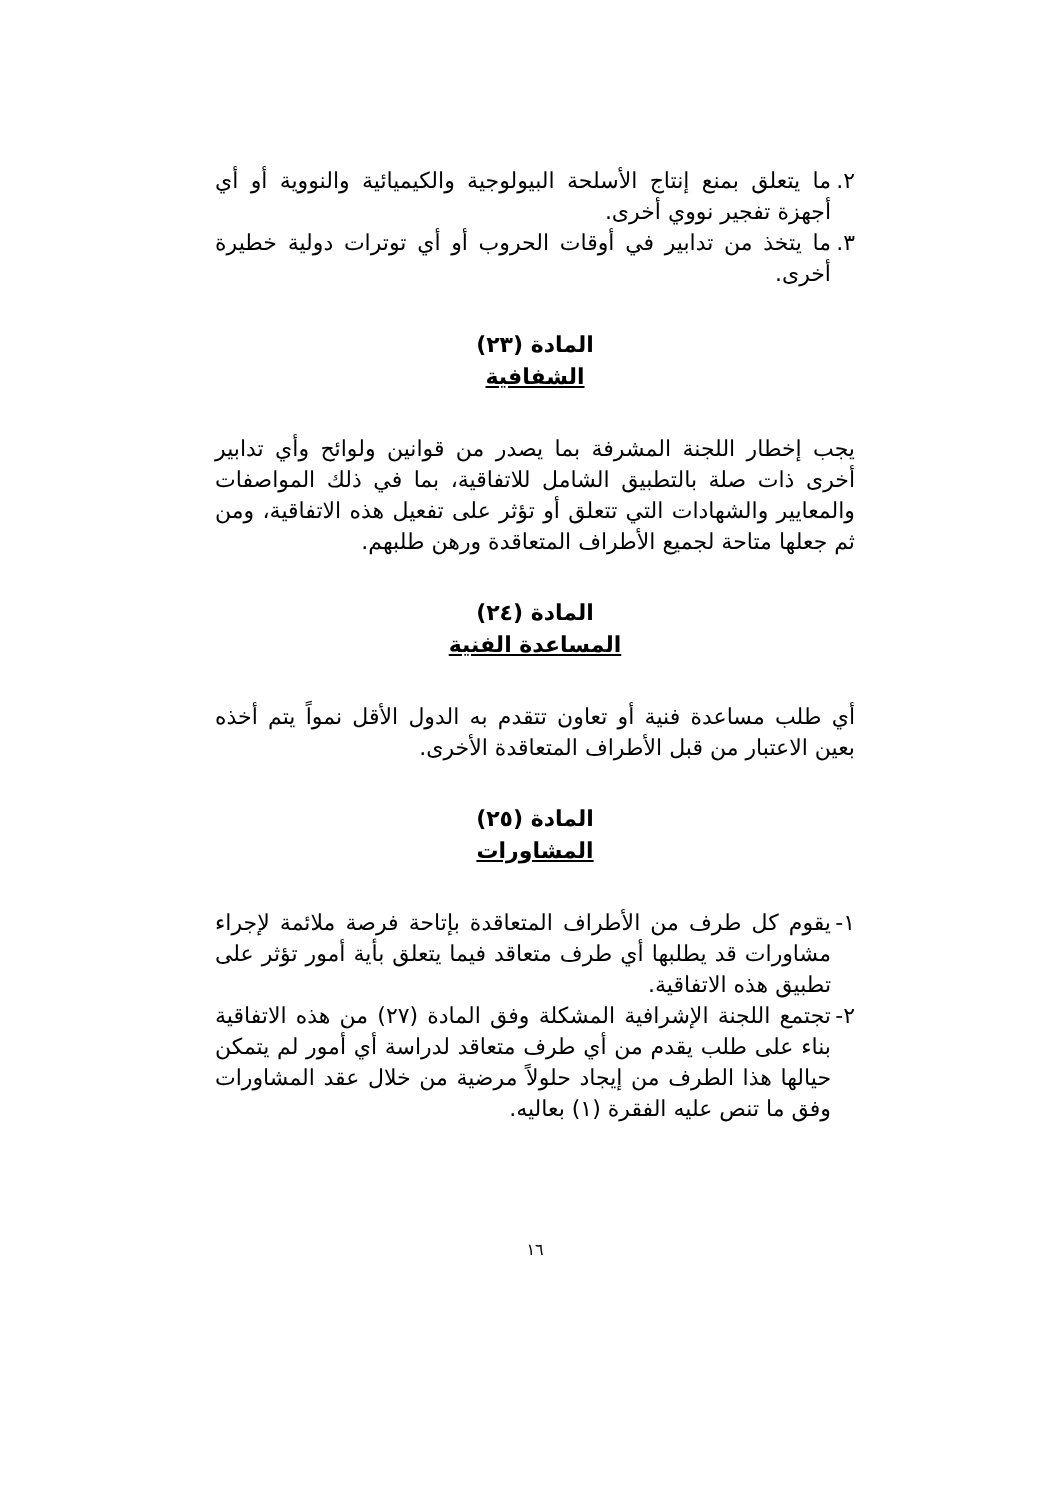٢.
ما يتعلق بمنع إنتاج الأسلحة البيولوجية والكيميائية والنووية أو أي أجهزة تفجير نووي أخرى.
٣.
ما يتخذ من تدابير في أوقات الحروب أو أي توترات دولية خطيرة أخرى.
المادة (٢٣)
الشفافية
يجب إخطار اللجنة المشرفة بما يصدر من قوانين ولوائح وأي تدابير أخرى ذات صلة بالتطبيق الشامل للاتفاقية، بما في ذلك المواصفات والمعايير والشهادات التي تتعلق أو تؤثر على تفعيل هذه الاتفاقية، ومن ثم جعلها متاحة لجميع الأطراف المتعاقدة ورهن طلبهم.
المادة (٢٤)
المساعدة الفنية
أي طلب مساعدة فنية أو تعاون تتقدم به الدول الأقل نمواً يتم أخذه بعين الاعتبار من قبل الأطراف المتعاقدة الأخرى.
المادة (٢٥)
المشاورات
١-
يقوم كل طرف من الأطراف المتعاقدة بإتاحة فرصة ملائمة لإجراء مشاورات قد يطلبها أي طرف متعاقد فيما يتعلق بأية أمور تؤثر على تطبيق هذه الاتفاقية.
٢-
تجتمع اللجنة الإشرافية المشكلة وفق المادة (٢٧) من هذه الاتفاقية بناء على طلب يقدم من أي طرف متعاقد لدراسة أي أمور لم يتمكن حيالها هذا الطرف من إيجاد حلولاً مرضية من خلال عقد المشاورات وفق ما تنص عليه الفقرة (١) بعاليه.
١٦